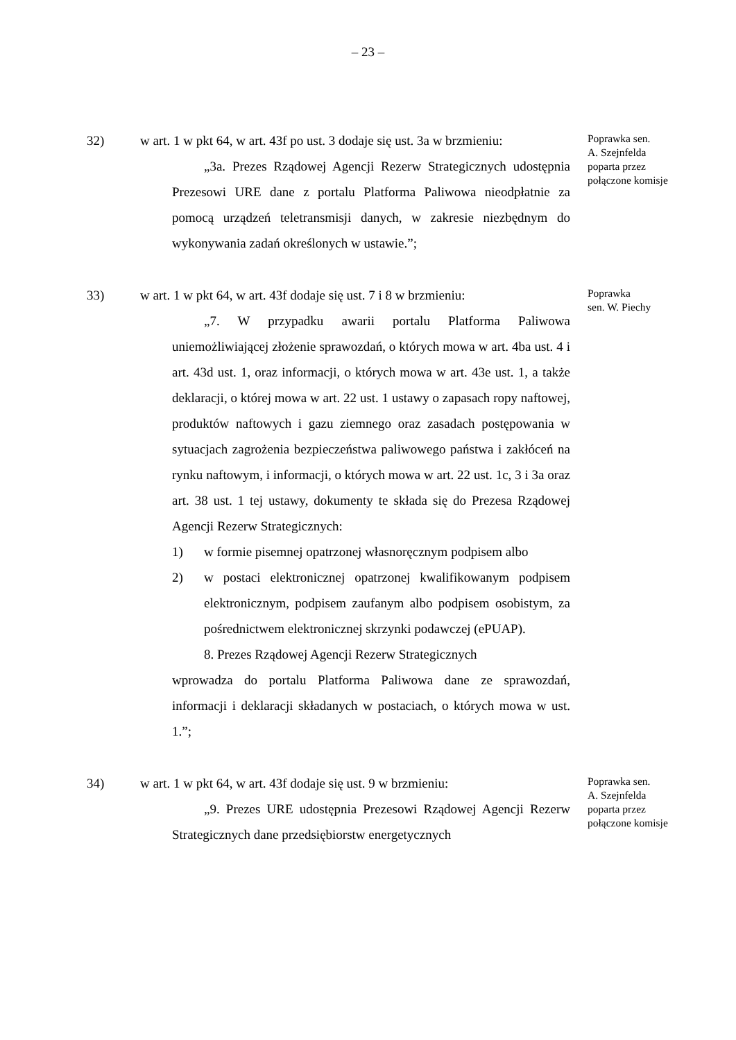– 23 –
32) w art. 1 w pkt 64, w art. 43f po ust. 3 dodaje się ust. 3a w brzmieniu:
„3a. Prezes Rządowej Agencji Rezerw Strategicznych udostępnia Prezesowi URE dane z portalu Platforma Paliwowa nieodpłatnie za pomocą urządzeń teletransmisji danych, w zakresie niezbędnym do wykonywania zadań określonych w ustawie.”;
Poprawka sen.
A. Szejnfelda
poparta przez
połączone komisje
33) w art. 1 w pkt 64, w art. 43f dodaje się ust. 7 i 8 w brzmieniu:
„7. W przypadku awarii portalu Platforma Paliwowa uniemożliwiającej złożenie sprawozdań, o których mowa w art. 4ba ust. 4 i art. 43d ust. 1, oraz informacji, o których mowa w art. 43e ust. 1, a także deklaracji, o której mowa w art. 22 ust. 1 ustawy o zapasach ropy naftowej, produktów naftowych i gazu ziemnego oraz zasadach postępowania w sytuacjach zagrożenia bezpieczeństwa paliwowego państwa i zakłóceń na rynku naftowym, i informacji, o których mowa w art. 22 ust. 1c, 3 i 3a oraz art. 38 ust. 1 tej ustawy, dokumenty te składa się do Prezesa Rządowej Agencji Rezerw Strategicznych:
1) w formie pisemnej opatrzonej własnoręcznym podpisem albo
2) w postaci elektronicznej opatrzonej kwalifikowanym podpisem elektronicznym, podpisem zaufanym albo podpisem osobistym, za pośrednictwem elektronicznej skrzynki podawczej (ePUAP).
8. Prezes Rządowej Agencji Rezerw Strategicznych
wprowadza do portalu Platforma Paliwowa dane ze sprawozdań, informacji i deklaracji składanych w postaciach, o których mowa w ust. 1.”;
Poprawka
sen. W. Piechy
34) w art. 1 w pkt 64, w art. 43f dodaje się ust. 9 w brzmieniu:
„9. Prezes URE udostępnia Prezesowi Rządowej Agencji Rezerw Strategicznych dane przedsiębiorstw energetycznych
Poprawka sen.
A. Szejnfelda
poparta przez
połączone komisje